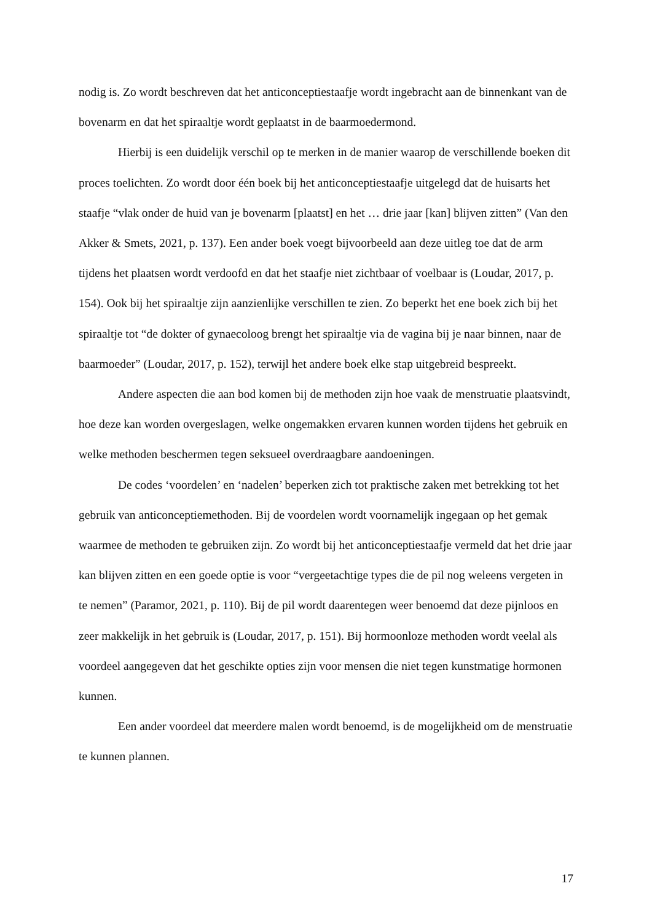nodig is. Zo wordt beschreven dat het anticonceptiestaafje wordt ingebracht aan de binnenkant van de bovenarm en dat het spiraaltje wordt geplaatst in de baarmoedermond.
Hierbij is een duidelijk verschil op te merken in de manier waarop de verschillende boeken dit proces toelichten. Zo wordt door één boek bij het anticonceptiestaafje uitgelegd dat de huisarts het staafje “vlak onder de huid van je bovenarm [plaatst] en het … drie jaar [kan] blijven zitten” (Van den Akker & Smets, 2021, p. 137). Een ander boek voegt bijvoorbeeld aan deze uitleg toe dat de arm tijdens het plaatsen wordt verdoofd en dat het staafje niet zichtbaar of voelbaar is (Loudar, 2017, p. 154). Ook bij het spiraaltje zijn aanzienlijke verschillen te zien. Zo beperkt het ene boek zich bij het spiraaltje tot “de dokter of gynaecoloog brengt het spiraaltje via de vagina bij je naar binnen, naar de baarmoeder” (Loudar, 2017, p. 152), terwijl het andere boek elke stap uitgebreid bespreekt.
Andere aspecten die aan bod komen bij de methoden zijn hoe vaak de menstruatie plaatsvindt, hoe deze kan worden overgeslagen, welke ongemakken ervaren kunnen worden tijdens het gebruik en welke methoden beschermen tegen seksueel overdraagbare aandoeningen.
De codes ‘voordelen’ en ‘nadelen’ beperken zich tot praktische zaken met betrekking tot het gebruik van anticonceptiemethoden. Bij de voordelen wordt voornamelijk ingegaan op het gemak waarmee de methoden te gebruiken zijn. Zo wordt bij het anticonceptiestaafje vermeld dat het drie jaar kan blijven zitten en een goede optie is voor “vergeetachtige types die de pil nog weleens vergeten in te nemen” (Paramor, 2021, p. 110). Bij de pil wordt daarentegen weer benoemd dat deze pijnloos en zeer makkelijk in het gebruik is (Loudar, 2017, p. 151). Bij hormoonloze methoden wordt veelal als voordeel aangegeven dat het geschikte opties zijn voor mensen die niet tegen kunstmatige hormonen kunnen.
Een ander voordeel dat meerdere malen wordt benoemd, is de mogelijkheid om de menstruatie te kunnen plannen.
17